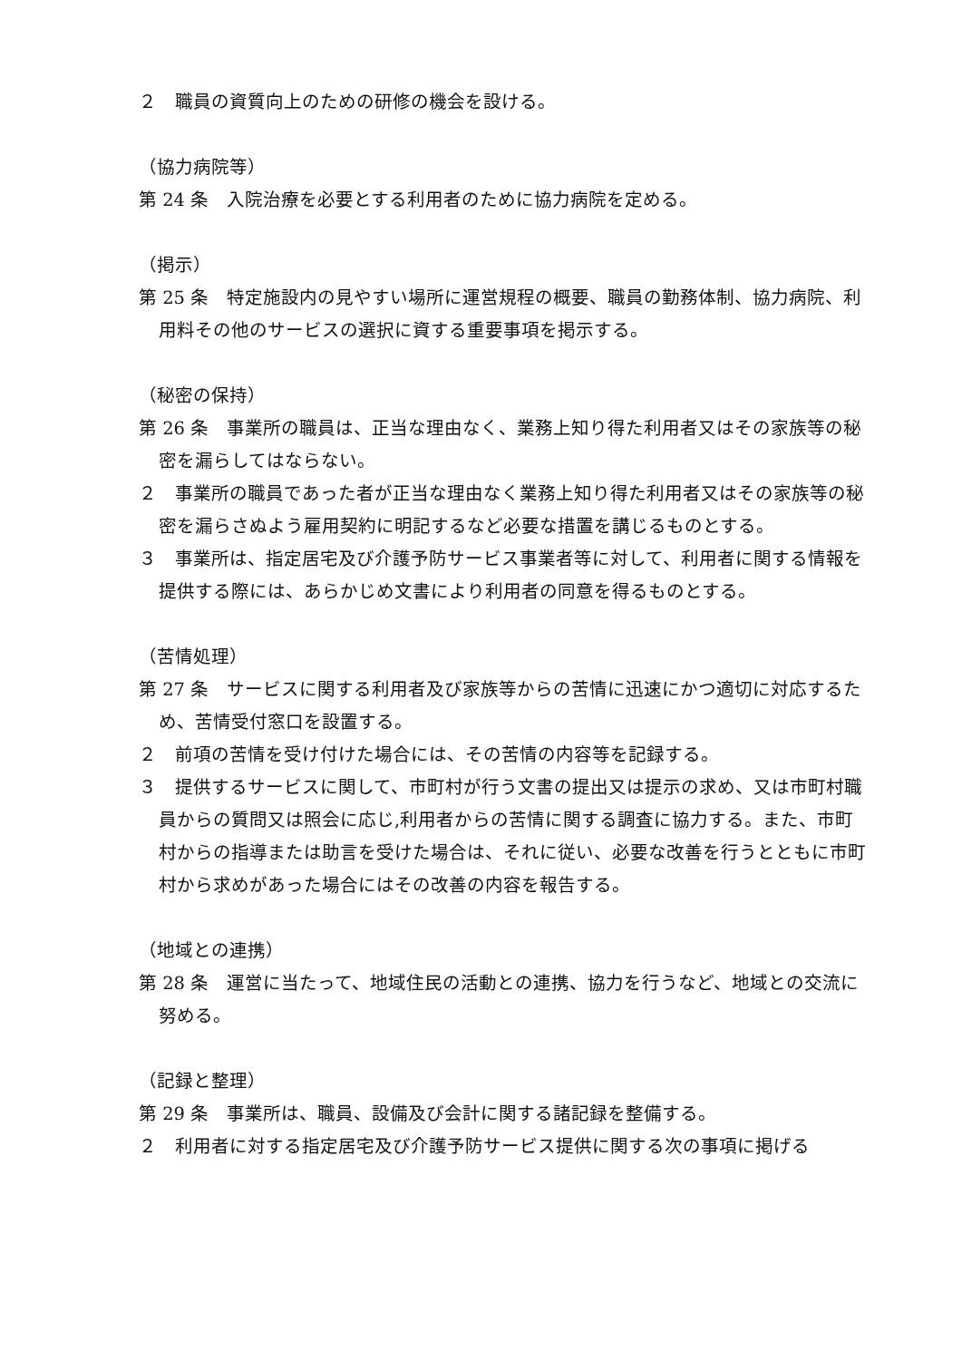２　職員の資質向上のための研修の機会を設ける。
（協力病院等）
第 24 条　入院治療を必要とする利用者のために協力病院を定める。
（掲示）
第 25 条　特定施設内の見やすい場所に運営規程の概要、職員の勤務体制、協力病院、利用料その他のサービスの選択に資する重要事項を掲示する。
（秘密の保持）
第 26 条　事業所の職員は、正当な理由なく、業務上知り得た利用者又はその家族等の秘密を漏らしてはならない。
２　事業所の職員であった者が正当な理由なく業務上知り得た利用者又はその家族等の秘密を漏らさぬよう雇用契約に明記するなど必要な措置を講じるものとする。
３　事業所は、指定居宅及び介護予防サービス事業者等に対して、利用者に関する情報を提供する際には、あらかじめ文書により利用者の同意を得るものとする。
（苦情処理）
第 27 条　サービスに関する利用者及び家族等からの苦情に迅速にかつ適切に対応するため、苦情受付窓口を設置する。
２　前項の苦情を受け付けた場合には、その苦情の内容等を記録する。
３　提供するサービスに関して、市町村が行う文書の提出又は提示の求め、又は市町村職員からの質問又は照会に応じ,利用者からの苦情に関する調査に協力する。また、市町村からの指導または助言を受けた場合は、それに従い、必要な改善を行うとともに市町村から求めがあった場合にはその改善の内容を報告する。
（地域との連携）
第 28 条　運営に当たって、地域住民の活動との連携、協力を行うなど、地域との交流に努める。
（記録と整理）
第 29 条　事業所は、職員、設備及び会計に関する諸記録を整備する。
２　利用者に対する指定居宅及び介護予防サービス提供に関する次の事項に掲げる